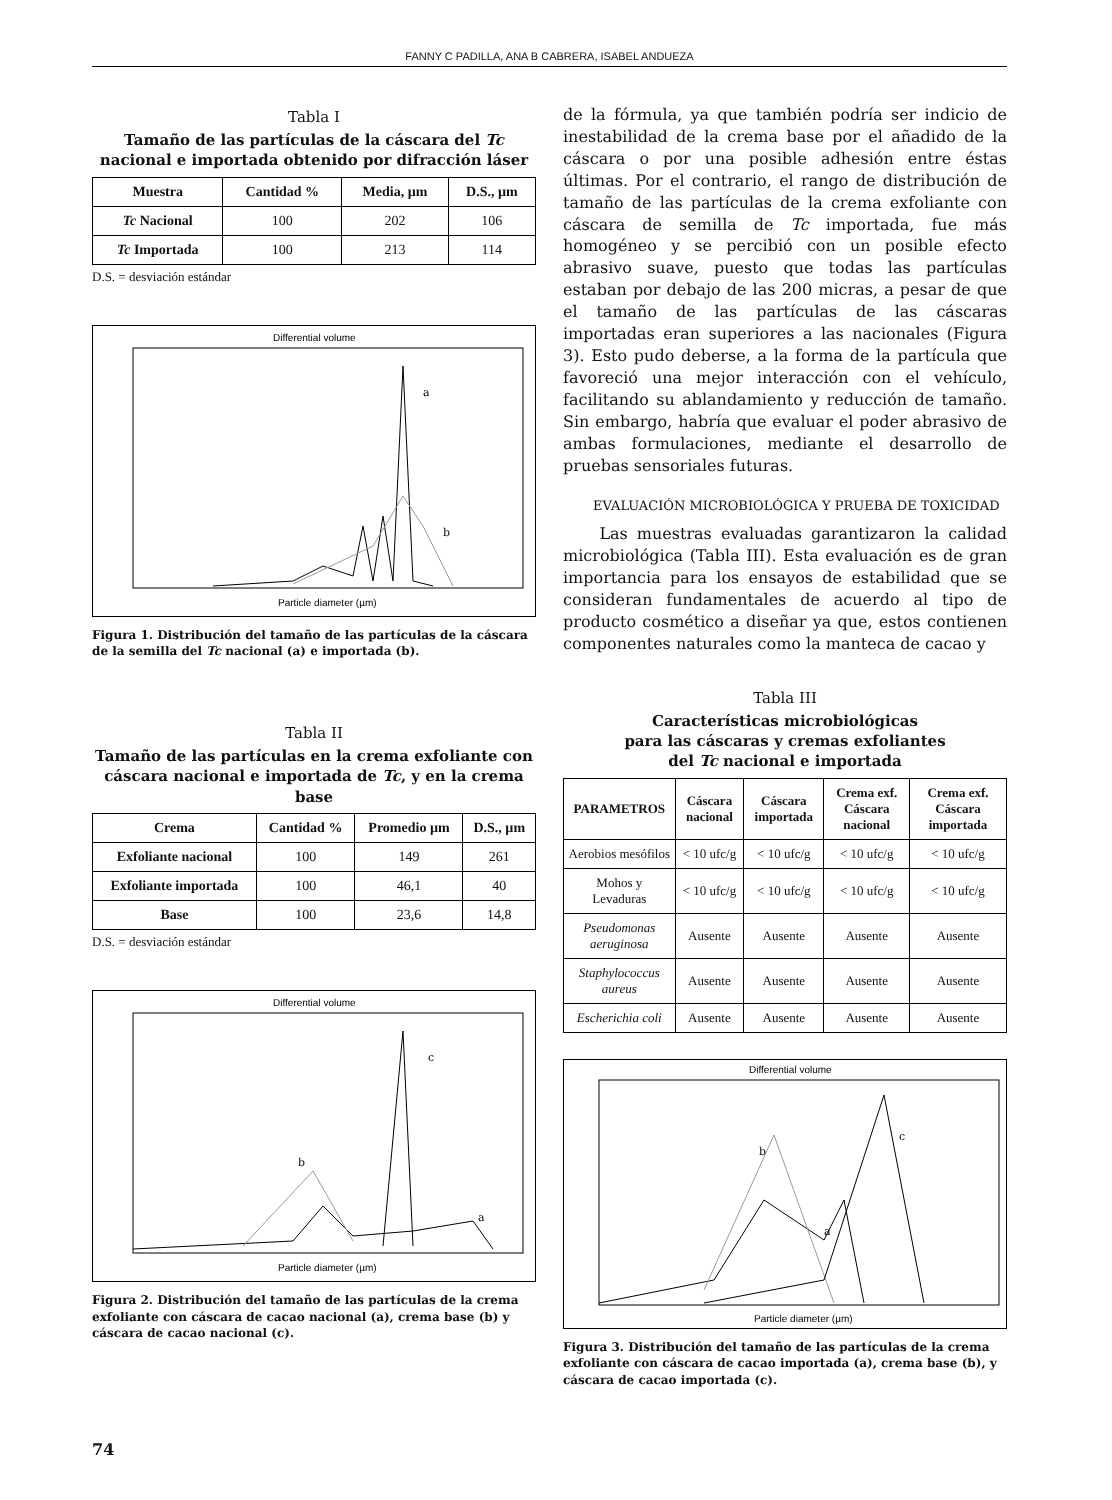FANNY C PADILLA, ANA B CABRERA, ISABEL ANDUEZA
Tabla I
Tamaño de las partículas de la cáscara del Tc nacional e importada obtenido por difracción láser
| Muestra | Cantidad % | Media, µm | D.S., µm |
| --- | --- | --- | --- |
| Tc Nacional | 100 | 202 | 106 |
| Tc Importada | 100 | 213 | 114 |
D.S. = desviación estándar
Differential volume
Particle diameter (µm)
a
b
Figura 1. Distribución del tamaño de las partículas de la cáscara de la semilla del Tc nacional (a) e importada (b).
Tabla II
Tamaño de las partículas en la crema exfoliante con cáscara nacional e importada de Tc, y en la crema base
| Crema | Cantidad % | Promedio µm | D.S., µm |
| --- | --- | --- | --- |
| Exfoliante nacional | 100 | 149 | 261 |
| Exfoliante importada | 100 | 46,1 | 40 |
| Base | 100 | 23,6 | 14,8 |
D.S. = desviación estándar
Differential volume
Particle diameter (µm)
c
b
a
Figura 2. Distribución del tamaño de las partículas de la crema exfoliante con cáscara de cacao nacional (a), crema base (b) y cáscara de cacao nacional (c).
de la fórmula, ya que también podría ser indicio de inestabilidad de la crema base por el añadido de la cáscara o por una posible adhesión entre éstas últimas. Por el contrario, el rango de distribución de tamaño de las partículas de la crema exfoliante con cáscara de semilla de Tc importada, fue más homogéneo y se percibió con un posible efecto abrasivo suave, puesto que todas las partículas estaban por debajo de las 200 micras, a pesar de que el tamaño de las partículas de las cáscaras importadas eran superiores a las nacionales (Figura 3). Esto pudo deberse, a la forma de la partícula que favoreció una mejor interacción con el vehículo, facilitando su ablandamiento y reducción de tamaño. Sin embargo, habría que evaluar el poder abrasivo de ambas formulaciones, mediante el desarrollo de pruebas sensoriales futuras.
EVALUACIÓN MICROBIOLÓGICA Y PRUEBA DE TOXICIDAD
Las muestras evaluadas garantizaron la calidad microbiológica (Tabla III). Esta evaluación es de gran importancia para los ensayos de estabilidad que se consideran fundamentales de acuerdo al tipo de producto cosmético a diseñar ya que, estos contienen componentes naturales como la manteca de cacao y
Tabla III
Características microbiológicas
para las cáscaras y cremas exfoliantes
del Tc nacional e importada
| PARAMETROS | Cáscara nacional | Cáscara importada | Crema exf. Cáscara nacional | Crema exf. Cáscara importada |
| --- | --- | --- | --- | --- |
| Aerobios mesófilos | < 10 ufc/g | < 10 ufc/g | < 10 ufc/g | < 10 ufc/g |
| Mohos y Levaduras | < 10 ufc/g | < 10 ufc/g | < 10 ufc/g | < 10 ufc/g |
| Pseudomonas aeruginosa | Ausente | Ausente | Ausente | Ausente |
| Staphylococcus aureus | Ausente | Ausente | Ausente | Ausente |
| Escherichia coli | Ausente | Ausente | Ausente | Ausente |
Differential volume
Particle diameter (µm)
c
b
a
Figura 3. Distribución del tamaño de las partículas de la crema exfoliante con cáscara de cacao importada (a), crema base (b), y cáscara de cacao importada (c).
74